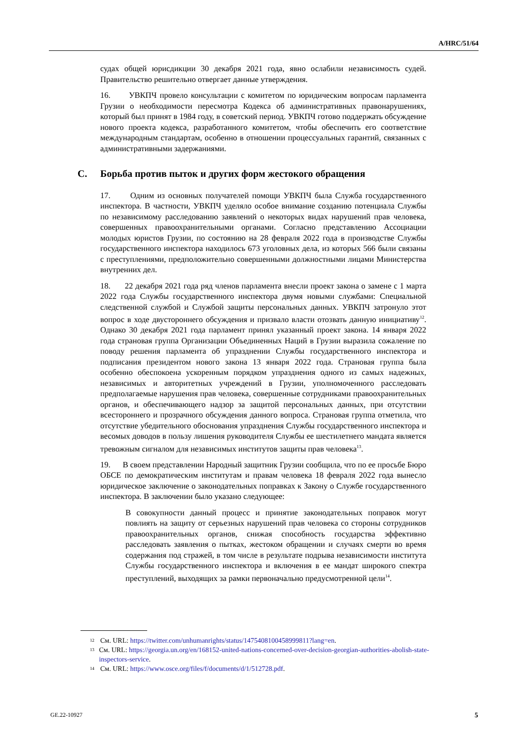A/HRC/51/64
судах общей юрисдикции 30 декабря 2021 года, явно ослабили независимость судей. Правительство решительно отвергает данные утверждения.
16. УВКПЧ провело консультации с комитетом по юридическим вопросам парламента Грузии о необходимости пересмотра Кодекса об административных правонарушениях, который был принят в 1984 году, в советский период. УВКПЧ готово поддержать обсуждение нового проекта кодекса, разработанного комитетом, чтобы обеспечить его соответствие международным стандартам, особенно в отношении процессуальных гарантий, связанных с административными задержаниями.
C. Борьба против пыток и других форм жестокого обращения
17. Одним из основных получателей помощи УВКПЧ была Служба государственного инспектора. В частности, УВКПЧ уделяло особое внимание созданию потенциала Службы по независимому расследованию заявлений о некоторых видах нарушений прав человека, совершенных правоохранительными органами. Согласно представлению Ассоциации молодых юристов Грузии, по состоянию на 28 февраля 2022 года в производстве Службы государственного инспектора находилось 673 уголовных дела, из которых 566 были связаны с преступлениями, предположительно совершенными должностными лицами Министерства внутренних дел.
18. 22 декабря 2021 года ряд членов парламента внесли проект закона о замене с 1 марта 2022 года Службы государственного инспектора двумя новыми службами: Специальной следственной службой и Службой защиты персональных данных. УВКПЧ затронуло этот вопрос в ходе двустороннего обсуждения и призвало власти отозвать данную инициативу<sup>12</sup>. Однако 30 декабря 2021 года парламент принял указанный проект закона. 14 января 2022 года страновая группа Организации Объединенных Наций в Грузии выразила сожаление по поводу решения парламента об упразднении Службы государственного инспектора и подписания президентом нового закона 13 января 2022 года. Страновая группа была особенно обеспокоена ускоренным порядком упразднения одного из самых надежных, независимых и авторитетных учреждений в Грузии, уполномоченного расследовать предполагаемые нарушения прав человека, совершенные сотрудниками правоохранительных органов, и обеспечивающего надзор за защитой персональных данных, при отсутствии всестороннего и прозрачного обсуждения данного вопроса. Страновая группа отметила, что отсутствие убедительного обоснования упразднения Службы государственного инспектора и весомых доводов в пользу лишения руководителя Службы ее шестилетнего мандата является тревожным сигналом для независимых институтов защиты прав человека<sup>13</sup>.
19. В своем представлении Народный защитник Грузии сообщила, что по ее просьбе Бюро ОБСЕ по демократическим институтам и правам человека 18 февраля 2022 года вынесло юридическое заключение о законодательных поправках к Закону о Службе государственного инспектора. В заключении было указано следующее:
В совокупности данный процесс и принятие законодательных поправок могут повлиять на защиту от серьезных нарушений прав человека со стороны сотрудников правоохранительных органов, снижая способность государства эффективно расследовать заявления о пытках, жестоком обращении и случаях смерти во время содержания под стражей, в том числе в результате подрыва независимости института Службы государственного инспектора и включения в ее мандат широкого спектра преступлений, выходящих за рамки первоначально предусмотренной цели<sup>14</sup>.
12 См. URL: https://twitter.com/unhumanrights/status/1475408100458999811?lang=en.
13 См. URL: https://georgia.un.org/en/168152-united-nations-concerned-over-decision-georgian-authorities-abolish-state-inspectors-service.
14 См. URL: https://www.osce.org/files/f/documents/d/1/512728.pdf.
GE.22-10927 5